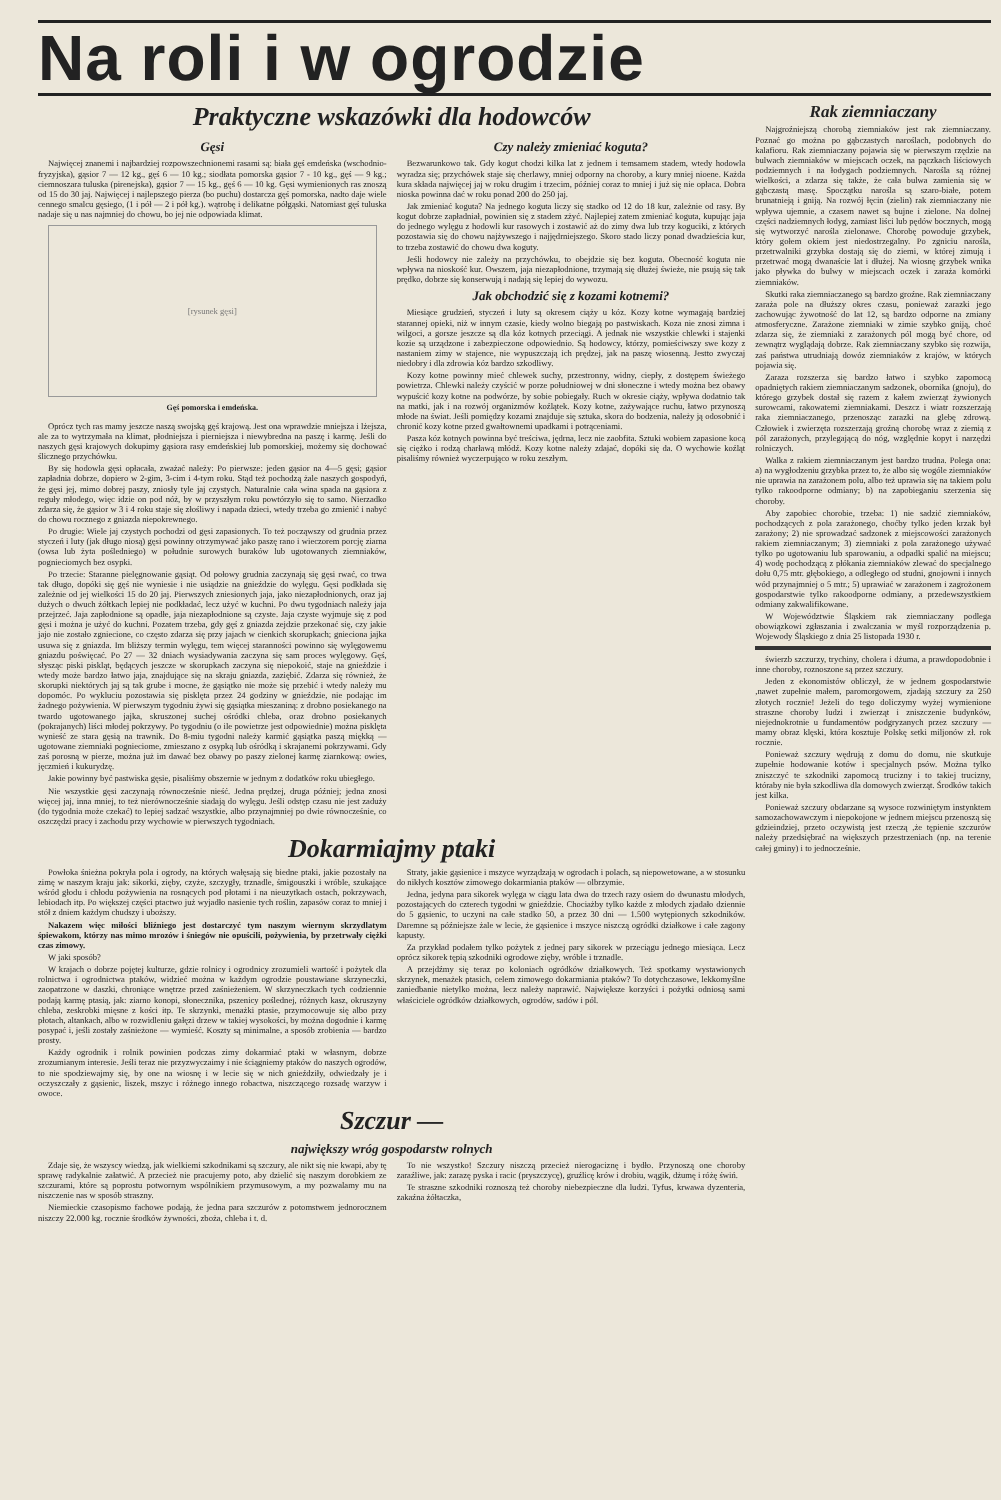Na roli i w ogrodzie
Praktyczne wskazówki dla hodowców
Gęsi
Najwięcej znanemi i najbardziej rozpowszechnionemi rasami są: biała gęś emdeńska (wschodnio-fryzyjska), gąsior 7 — 12 kg., gęś 6 — 10 kg.; siodłata pomorska gąsior 7 - 10 kg., gęś — 9 kg.; ciemnoszara tuluska (pirenejska), gąsior 7 — 15 kg., gęś 6 — 10 kg. Gęsi wymienionych ras znoszą od 15 do 30 jaj. Najwięcej i najlepszego pierza (bo puchu) dostarcza gęś pomorska, nadto daje wiele cennego smalcu gęsiego, (1 i pół — 2 i pół kg.). wątrobę i delikatne półgąski. Natomiast gęś tuluska nadaje się u nas najmniej do chowu, bo jej nie odpowiada klimat.
[rysunek gęsi]
Gęś pomorska i emdeńska.
Oprócz tych ras mamy jeszcze naszą swojską gęś krajową. Jest ona wprawdzie mniejsza i lżejsza, ale za to wytrzymała na klimat, płodniejsza i pierniejsza i niewybredna na paszę i karmę. Jeśli do naszych gęsi krajowych dokupimy gąsiora rasy emdeńskiej lub pomorskiej, możemy się dochować ślicznego przychówku.
By się hodowla gęsi opłacała, zważać należy: Po pierwsze: jeden gąsior na 4—5 gęsi; gąsior zapładnia dobrze, dopiero w 2-gim, 3-cim i 4-tym roku. Stąd też pochodzą żale naszych gospodyń, że gęsi jej, mimo dobrej paszy, zniosły tyle jaj czystych. Naturalnie cała wina spada na gąsiora z reguły młodego, więc idzie on pod nóż, by w przyszłym roku powtórzyło się to samo. Nierzadko zdarza się, że gąsior w 3 i 4 roku staje się złośliwy i napada dzieci, wtedy trzeba go zmienić i nabyć do chowu rocznego z gniazda niepokrewnego.
Po drugie: Wiele jaj czystych pochodzi od gęsi zapasionych. To też począwszy od grudnia przez styczeń i luty (jak długo niosą) gęsi powinny otrzymywać jako paszę rano i wieczorem porcję ziarna (owsa lub żyta pośledniego) w południe surowych buraków lub ugotowanych ziemniaków, pognieciomych bez osypki.
Po trzecie: Staranne pielęgnowanie gąsiąt. Od połowy grudnia zaczynają się gęsi rwać, co trwa tak długo, dopóki się gęś nie wyniesie i nie usiądzie na gnieździe do wylęgu. Gęsi podkłada się zależnie od jej wielkości 15 do 20 jaj. Pierwszych zniesionych jaja, jako niezapłodnionych, oraz jaj dużych o dwuch żółtkach lepiej nie podkładać, lecz użyć w kuchni. Po dwu tygodniach należy jaja przejrzeć. Jaja zapłodnione są opadłe, jaja niezapłodnione są czyste. Jaja czyste wyjmuje się z pod gęsi i można je użyć do kuchni. Pozatem trzeba, gdy gęś z gniazda zejdzie przekonać się, czy jakie jajo nie zostało zgniecione, co często zdarza się przy jajach w cienkich skorupkach; gnieciona jajka usuwa się z gniazda. Im bliższy termin wylęgu, tem więcej staranności powinno się wylęgowemu gniazdu poświęcać. Po 27 — 32 dniach wysiadywania zaczyna się sam proces wylęgowy. Gęś, słysząc piski piskląt, będących jeszcze w skorupkach zaczyna się niepokoić, staje na gnieździe i wtedy może bardzo łatwo jaja, znajdujące się na skraju gniazda, zaziębić. Zdarza się również, że skorupki niektórych jaj są tak grube i mocne, że gąsiątko nie może się przebić i wtedy należy mu dopomóc. Po wykluciu pozostawia się pisklęta przez 24 godziny w gnieździe, nie podając im żadnego pożywienia. W pierwszym tygodniu żywi się gąsiątka mieszaniną: z drobno posiekanego na twardo ugotowanego jajka, skruszonej suchej ośródki chleba, oraz drobno posiekanych (pokrajanych) liści młodej pokrzywy. Po tygodniu (o ile powietrze jest odpowiednie) można pisklęta wynieść ze stara gęsią na trawnik. Do 8-miu tygodni należy karmić gąsiątka paszą miękką — ugotowane ziemniaki pognieciome, zmieszano z osypką lub ośródką i skrajanemi pokrzywami. Gdy zaś porosną w pierze, można już im dawać bez obawy po paszy zielonej karmę ziarnkową: owies, jęczmień i kukurydzę.
Jakie powinny być pastwiska gęsie, pisaliśmy obszernie w jednym z dodatków roku ubiegłego.
Nie wszystkie gęsi zaczynają równocześnie nieść. Jedna prędzej, druga później; jedna znosi więcej jaj, inna mniej, to też nierównocześnie siadają do wylęgu. Jeśli odstęp czasu nie jest zaduży (do tygodnia może czekać) to lepiej sadzać wszystkie, albo przynajmniej po dwie równocześnie, co oszczędzi pracy i zachodu przy wychowie w pierwszych tygodniach.
Czy należy zmieniać koguta?
Bezwarunkowo tak. Gdy kogut chodzi kilka lat z jednem i temsamem stadem, wtedy hodowla wyradza się; przychówek staje się cherlawy, mniej odporny na choroby, a kury mniej nioene. Każda kura składa najwięcej jaj w roku drugim i trzecim, później coraz to mniej i już się nie opłaca. Dobra nioska powinna dać w roku ponad 200 do 250 jaj.
Jak zmieniać koguta? Na jednego koguta liczy się stadko od 12 do 18 kur, zależnie od rasy. By kogut dobrze zapładniał, powinien się z stadem zżyć. Najlepiej zatem zmieniać koguta, kupując jaja do jednego wylęgu z hodowli kur rasowych i zostawić aż do zimy dwa lub trzy koguciki, z których pozostawia się do chowu najżywszego i najjędrniejszego. Skoro stado liczy ponad dwadzieścia kur, to trzeba zostawić do chowu dwa koguty.
Jeśli hodowcy nie zależy na przychówku, to obejdzie się bez koguta. Obecność koguta nie wpływa na nioskość kur. Owszem, jaja niezapłodnione, trzymają się dłużej świeże, nie psują się tak prędko, dobrze się konserwują i nadają się lepiej do wywozu.
Jak obchodzić się z kozami kotnemi?
Miesiące grudzień, styczeń i luty są okresem ciąży u kóz. Kozy kotne wymagają bardziej starannej opieki, niż w innym czasie, kiedy wolno biegają po pastwiskach. Koza nie znosi zimna i wilgoci, a gorsze jeszcze są dla kóz kotnych przeciągi. A jednak nie wszystkie chlewki i stajenki kozie są urządzone i zabezpieczone odpowiednio. Są hodowcy, którzy, pomieściwszy swe kozy z nastaniem zimy w stajence, nie wypuszczają ich prędzej, jak na paszę wiosenną. Jestto zwyczaj niedobry i dla zdrowia kóz bardzo szkodliwy.
Kozy kotne powinny mieć chlewek suchy, przestronny, widny, ciepły, z dostępem świeżego powietrza. Chlewki należy czyścić w porze południowej w dni słoneczne i wtedy można bez obawy wypuścić kozy kotne na podwórze, by sobie pobiegały. Ruch w okresie ciąży, wpływa dodatnio tak na matki, jak i na rozwój organizmów koźlątek. Kozy kotne, zażywające ruchu, łatwo przynoszą młode na świat. Jeśli pomiędzy kozami znajduje się sztuka, skora do bodzenia, należy ją odosobnić i chronić kozy kotne przed gwałtownemi upadkami i potrąceniami.
Pasza kóz kotnych powinna być treściwa, jędrna, lecz nie zaobfita. Sztuki wobiem zapasione kocą się ciężko i rodzą charławą młódź. Kozy kotne należy zdajać, dopóki się da. O wychowie koźląt pisaliśmy również wyczerpująco w roku zeszłym.
Dokarmiajmy ptaki
Powłoka śnieżna pokryła pola i ogrody, na których wałęsają się biedne ptaki, jakie pozostały na zimę w naszym kraju jak: sikorki, zięby, czyże, szczygły, trznadle, śmigouszki i wróble, szukające wśród głodu i chłodu pożywienia na rosnących pod płotami i na nieuzytkach ostach, pokrzywach, lebiodach itp. Po większej części ptactwo już wyjadło nasienie tych roślin, zapasów coraz to mniej i stół z dniem każdym chudszy i uboższy.
Nakazem więc miłości bliźniego jest dostarczyć tym naszym wiernym skrzydlatym śpiewakom, którzy nas mimo mrozów i śniegów nie opuścili, pożywienia, by przetrwały ciężki czas zimowy.
W jaki sposób?
W krajach o dobrze pojętej kulturze, gdzie rolnicy i ogrodnicy zrozumieli wartość i pożytek dla rolnictwa i ogrodnictwa ptaków, widzieć można w każdym ogrodzie poustawiane skrzyneczki, zaopatrzone w daszki, chroniące wnętrze przed zaśnieżeniem. W skrzyneczkach tych codziennie podają karmę ptasią, jak: ziarno konopi, słonecznika, pszenicy poślednej, różnych kasz, okruszyny chleba, zeskrobki mięsne z kości itp. Te skrzynki, menażki ptasie, przymocowuje się albo przy płotach, altankach, albo w rozwidleniu gałęzi drzew w takiej wysokości, by można dogodnie i karmę posypać i, jeśli zostały zaśnieżone — wymieść. Koszty są minimalne, a sposób zrobienia — bardzo prosty.
Każdy ogrodnik i rolnik powinien podczas zimy dokarmiać ptaki w własnym, dobrze zrozumianym interesie. Jeśli teraz nie przyzwyczaimy i nie ściągniemy ptaków do naszych ogrodów, to nie spodziewajmy się, by one na wiosnę i w lecie się w nich gnieździły, odwiedzały je i oczyszczały z gąsienic, liszek, mszyc i różnego innego robactwa, niszczącego rozsadę warzyw i owoce.
Straty, jakie gąsienice i mszyce wyrządzają w ogrodach i polach, są niepowetowane, a w stosunku do nikłych kosztów zimowego dokarmiania ptaków — olbrzymie.
Jedna, jedyna para sikorek wylęga w ciągu lata dwa do trzech razy osiem do dwunastu młodych, pozostających do czterech tygodni w gnieździe. Chociażby tylko każde z młodych zjadało dziennie do 5 gąsienic, to uczyni na całe stadko 50, a przez 30 dni — 1.500 wytępionych szkodników. Daremne są późniejsze żale w lecie, że gąsienice i mszyce niszczą ogródki działkowe i całe zagony kapusty.
Za przykład podałem tylko pożytek z jednej pary sikorek w przeciągu jednego miesiąca. Lecz oprócz sikorek tępią szkodniki ogrodowe zięby, wróble i trznadle.
A przejdźmy się teraz po koloniach ogródków działkowych. Też spotkamy wystawionych skrzynek, menażek ptasich, celem zimowego dokarmiania ptaków? To dotychczasowe, lekkomyślne zaniedbanie nietylko można, lecz należy naprawić. Największe korzyści i pożytki odniosą sami właściciele ogródków działkowych, ogrodów, sadów i pól.
Szczur —
największy wróg gospodarstw rolnych
Zdaje się, że wszyscy wiedzą, jak wielkiemi szkodnikami są szczury, ale nikt się nie kwapi, aby tę sprawę radykalnie załatwić. A przecież nie pracujemy poto, aby dzielić się naszym dorobkiem ze szczurami, które są poprostu potwornym wspólnikiem przymusowym, a my pozwalamy mu na niszczenie nas w sposób straszny.
Niemieckie czasopismo fachowe podają, że jedna para szczurów z potomstwem jednorocznem niszczy 22.000 kg. rocznie środków żywności, zboża, chleba i t. d.
To nie wszystko! Szczury niszczą przecież nierogaciznę i bydło. Przynoszą one choroby zaraźliwe, jak: zarazę pyska i racic (pryszczycę), gruźlicę krów i drobiu, wągik, dżumę i różę świń.
Te straszne szkodniki roznoszą też choroby niebezpieczne dla ludzi. Tyfus, krwawa dyzenteria, zakaźna żółtaczka,
Rak ziemniaczany
Najgroźniejszą chorobą ziemniaków jest rak ziemniaczany. Poznać go można po gąbczastych naroślach, podobnych do kalafioru. Rak ziemniaczany pojawia się w pierwszym rzędzie na bulwach ziemniaków w miejscach oczek, na pączkach liściowych podziemnych i na łodygach podziemnych. Narośla są różnej wielkości, a zdarza się także, że cała bulwa zamienia się w gąbczastą masę. Spoczątku narośla są szaro-białe, potem brunatnieją i gniją. Na rozwój łęcin (zielin) rak ziemniaczany nie wpływa ujemnie, a czasem nawet są bujne i zielone. Na dolnej części nadziemnych łodyg, zamiast liści lub pędów bocznych, mogą się wytworzyć narośla zielonawe. Chorobę powoduje grzybek, który gołem okiem jest niedostrzegalny. Po zgniciu narośla, przetrwalniki grzybka dostają się do ziemi, w której zimują i przetrwać mogą dwanaście lat i dłużej. Na wiosnę grzybek wnika jako pływka do bulwy w miejscach oczek i zaraża komórki ziemniaków.
Skutki raka ziemniaczanego są bardzo groźne. Rak ziemniaczany zaraża pole na dłuższy okres czasu, ponieważ zarazki jego zachowując żywotność do lat 12, są bardzo odporne na zmiany atmosferyczne. Zarażone ziemniaki w zimie szybko gniją, choć zdarza się, że ziemniaki z zarażonych pól mogą być chore, od zewnątrz wyglądają dobrze. Rak ziemniaczany szybko się rozwija, zaś państwa utrudniają dowóz ziemniaków z krajów, w których pojawia się.
Zaraza rozszerza się bardzo łatwo i szybko zapomocą opadniętych rakiem ziemniaczanym sadzonek, obornika (gnoju), do którego grzybek dostał się razem z kałem zwierząt żywionych surowcami, rakowatemi ziemniakami. Deszcz i wiatr rozszerzają raka ziemniaczanego, przenosząc zarazki na glebę zdrową. Człowiek i zwierzęta rozszerzają groźną chorobę wraz z ziemią z pól zarażonych, przylegającą do nóg, względnie kopyt i narzędzi rolniczych.
Walka z rakiem ziemniaczanym jest bardzo trudna. Polega ona: a) na wygłodzeniu grzybka przez to, że albo się wogóle ziemniaków nie uprawia na zarażonem polu, albo też uprawia się na takiem polu tylko rakoodporne odmiany; b) na zapobieganiu szerzenia się choroby.
Aby zapobiec chorobie, trzeba: 1) nie sadzić ziemniaków, pochodzących z pola zarażonego, choćby tylko jeden krzak był zarażony; 2) nie sprowadzać sadzonek z miejscowości zarażonych rakiem ziemniaczanym; 3) ziemniaki z pola zarażonego używać tylko po ugotowaniu lub sparowaniu, a odpadki spalić na miejscu; 4) wodę pochodzącą z płókania ziemniaków zlewać do specjalnego dołu 0,75 mtr. głębokiego, a odległego od studni, gnojowni i innych wód przynajmniej o 5 mtr.; 5) uprawiać w zarażonem i zagrożonem gospodarstwie tylko rakoodporne odmiany, a przedewszystkiem odmiany zakwalifikowane.
W Województwie Śląskiem rak ziemniaczany podlega obowiązkowi zgłaszania i zwalczania w myśl rozporządzenia p. Wojewody Śląskiego z dnia 25 listopada 1930 r.
świerzb szczurzy, trychiny, cholera i dżuma, a prawdopodobnie i inne choroby, roznoszone są przez szczury.
Jeden z ekonomistów obliczył, że w jednem gospodarstwie ,nawet zupełnie małem, paromorgowem, zjadają szczury za 250 złotych rocznie! Jeżeli do tego doliczymy wyżej wymienione straszne choroby ludzi i zwierząt i zniszczenie budynków, niejednokrotnie u fundamentów podgryzanych przez szczury — mamy obraz klęski, która kosztuje Polskę setki miljonów zł. rok rocznie.
Ponieważ szczury wędrują z domu do domu, nie skutkuje zupełnie hodowanie kotów i specjalnych psów. Można tylko zniszczyć te szkodniki zapomocą trucizny i to takiej trucizny, któraby nie była szkodliwa dla domowych zwierząt. Środków takich jest kilka.
Ponieważ szczury obdarzane są wysoce rozwiniętym instynktem samozachowawczym i niepokojone w jednem miejscu przenoszą się gdzieindziej, przeto oczywistą jest rzeczą ,że tępienie szczurów należy przedsiębrać na większych przestrzeniach (np. na terenie całej gminy) i to jednocześnie.